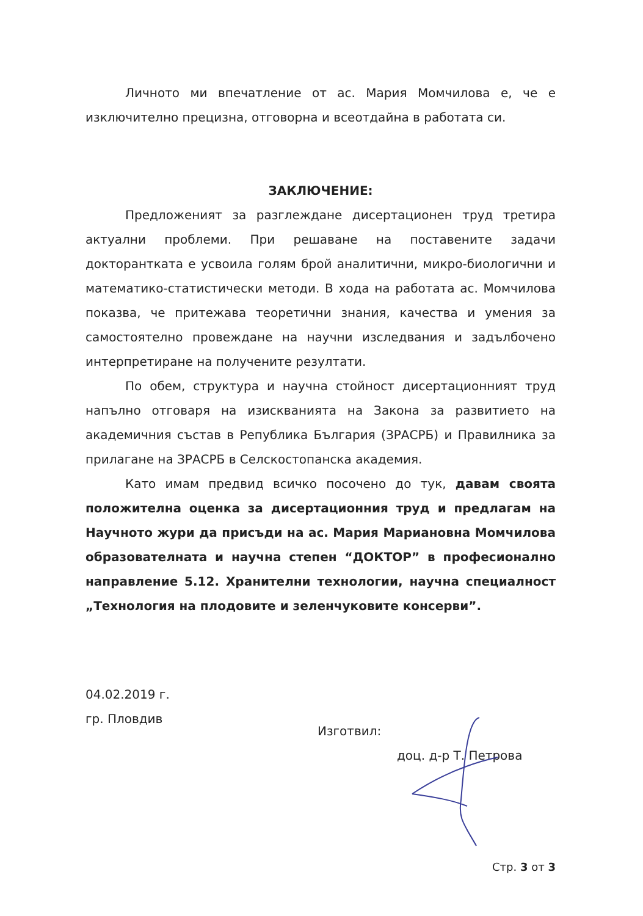Личното ми впечатление от ас. Мария Момчилова е, че е изключително прецизна, отговорна и всеотдайна в работата си.
ЗАКЛЮЧЕНИЕ:
Предложеният за разглеждане дисертационен труд третира актуални проблеми. При решаване на поставените задачи докторантката е усвоила голям брой аналитични, микро-биологични и математико-статистически методи. В хода на работата ас. Момчилова показва, че притежава теоретични знания, качества и умения за самостоятелно провеждане на научни изследвания и задълбочено интерпретиране на получените резултати.
По обем, структура и научна стойност дисертационният труд напълно отговаря на изискванията на Закона за развитието на академичния състав в Република България (ЗРАСРБ) и Правилника за прилагане на ЗРАСРБ в Селскостопанска академия.
Като имам предвид всичко посочено до тук, давам своята положителна оценка за дисертационния труд и предлагам на Научното жури да присъди на ас. Мария Мариановна Момчилова образователната и научна степен “ДОКТОР” в професионално направление 5.12. Хранителни технологии, научна специалност „Технология на плодовите и зеленчуковите консерви”.
04.02.2019 г.
гр. Пловдив
Изготвил:
доц. д-р Т. Петрова
Стр. 3 от 3